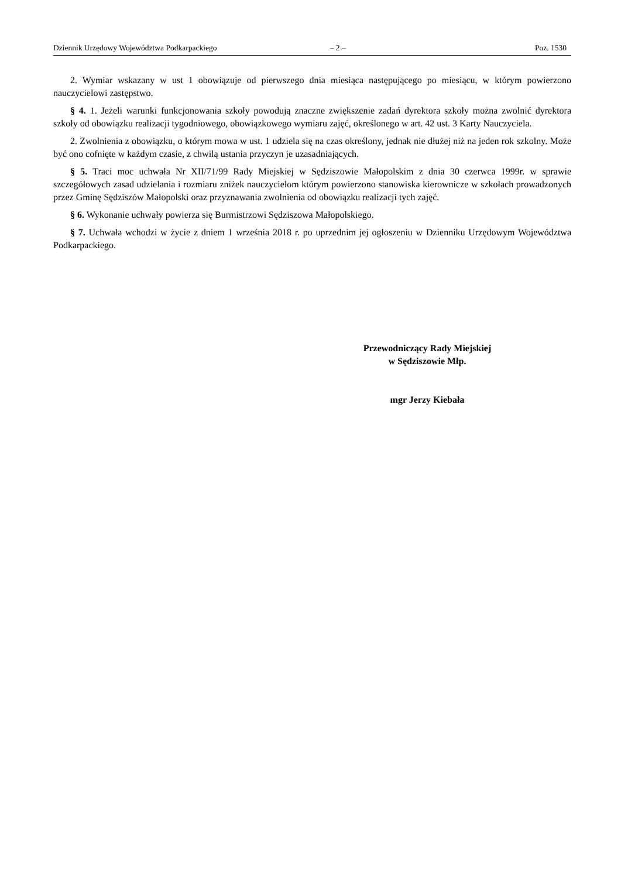Dziennik Urzędowy Województwa Podkarpackiego – 2 – Poz. 1530
2. Wymiar wskazany w ust 1 obowiązuje od pierwszego dnia miesiąca następującego po miesiącu, w którym powierzono nauczycielowi zastępstwo.
§ 4. 1. Jeżeli warunki funkcjonowania szkoły powodują znaczne zwiększenie zadań dyrektora szkoły można zwolnić dyrektora szkoły od obowiązku realizacji tygodniowego, obowiązkowego wymiaru zajęć, określonego w art. 42 ust. 3 Karty Nauczyciela.
2. Zwolnienia z obowiązku, o którym mowa w ust. 1 udziela się na czas określony, jednak nie dłużej niż na jeden rok szkolny. Może być ono cofnięte w każdym czasie, z chwilą ustania przyczyn je uzasadniających.
§ 5. Traci moc uchwała Nr XII/71/99 Rady Miejskiej w Sędziszowie Małopolskim z dnia 30 czerwca 1999r. w sprawie szczegółowych zasad udzielania i rozmiaru zniżek nauczycielom którym powierzono stanowiska kierownicze w szkołach prowadzonych przez Gminę Sędziszów Małopolski oraz przyznawania zwolnienia od obowiązku realizacji tych zajęć.
§ 6. Wykonanie uchwały powierza się Burmistrzowi Sędziszowa Małopolskiego.
§ 7. Uchwała wchodzi w życie z dniem 1 września 2018 r. po uprzednim jej ogłoszeniu w Dzienniku Urzędowym Województwa Podkarpackiego.
Przewodniczący Rady Miejskiej
w Sędziszowie Młp.
mgr Jerzy Kiebała